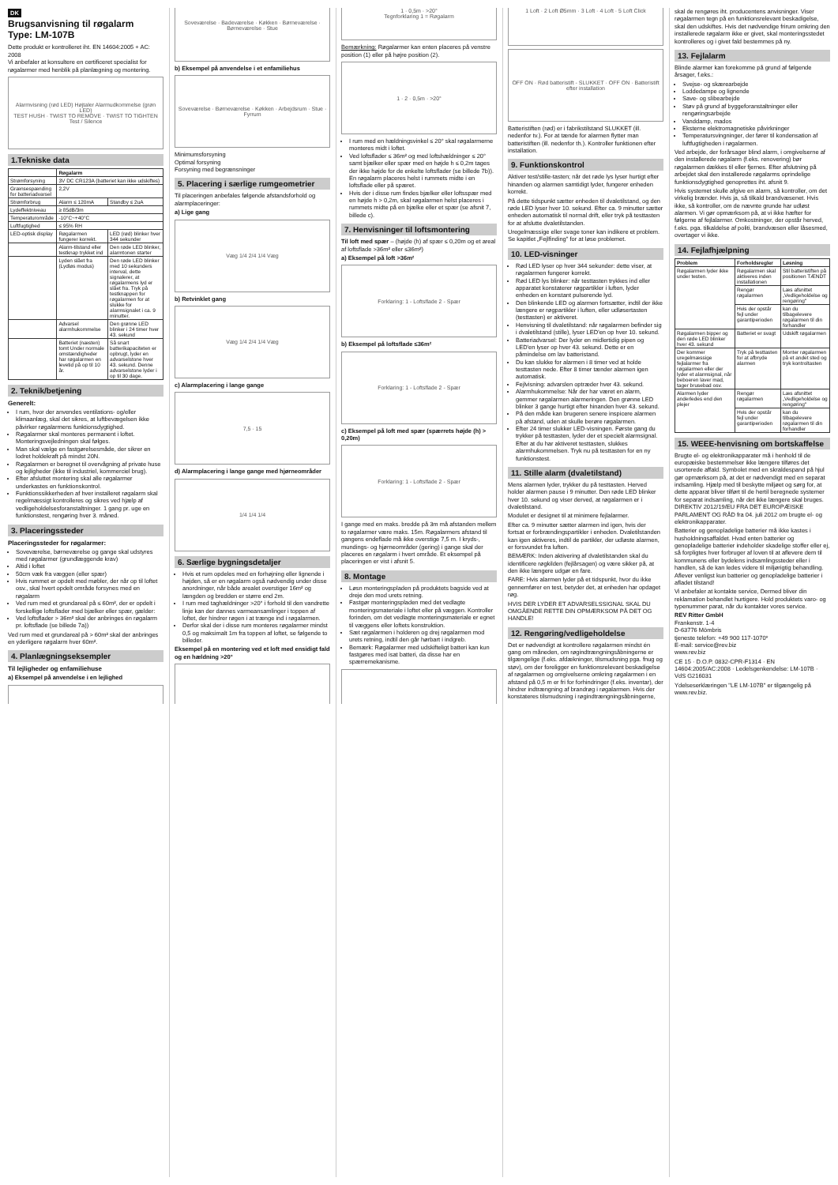DK
Brugsanvisning til røgalarm
Type: LM-107B
Dette produkt er kontrolleret iht. EN 14604:2005 + AC: 2008
Vi anbefaler at konsultere en certificeret specialist for røgalarmer med henblik på planlægning og montering.
Alarmvisning (rød LED) Højtaler Alarmudkommelse (grøn LED)
TEST HUSH · TWIST TO REMOVE · TWIST TO TIGHTEN
Test / Silence
1.Tekniske data
| | Røgalarm | |
| --- | --- | --- |
| Strømforsyning | 3V DC CR123A (batteriet kan ikke udskiftes) | |
| Grænsespænding for batteriadvarsel | 2,2V | |
| Strømforbrug | Alarm ≤ 120mA | Standby ≤ 2uA |
| Lydeffektniveau | ≥ 85dB/3m | |
| Temperaturområde | -10°C~+40°C | |
| Luftfugtighed | ≤ 95% RH | |
| LED-optisk display | Røgalarmen fungerer korrekt. | LED (rød) blinker hver 344 sekunder |
| | Alarm-tilstand eller testknap trykket ind | Den røde LED blinker, alarmtonen starter |
| | Lyden slået fra (Lydløs modus) | Den røde LED blinker med 10 sekunders interval, dette signalerer, at røgalarmens lyd er slået fra. Tryk på testknappen for røgalarmen for at slukke for alarmsignalet i ca. 9 minutter. |
| | Advarsel alarmhukommelse | Den grønne LED blinker i 24 timer hver 43. sekund |
| | Batteriet (næsten) tomt Under normale omstændigheder har røgalarmen en levetid på op til 10 år. | Så snart batterikapaciteten er opbrugt, lyder en advarselstone hver 43. sekund. Denne advarselstone lyder i op til 30 dage. |
2. Teknik/betjening
Generelt:
I rum, hvor der anvendes ventilations- og/eller klimaanlæg, skal det sikres, at luftbevægelsen ikke påvirker røgalarmens funktionsdygtighed.
Røgalarmer skal monteres permanent i loftet. Monteringsvejledningen skal følges.
Man skal vælge en fastgørelsesmåde, der sikrer en lodret holdekraft på mindst 20N.
Røgalarmen er beregnet til overvågning af private huse og lejligheder (ikke til industriel, kommerciel brug).
Efter afsluttet montering skal alle røgalarmer underkastes en funktionskontrol.
Funktionssikkerheden af hver installeret røgalarm skal regelmæssigt kontrolleres og sikres ved hjælp af vedligeholdelsesforanstaltninger. 1 gang pr. uge en funktionstest, rengøring hver 3. måned.
3. Placeringssteder
Placeringssteder for røgalarmer:
Soveværelse, børneværelse og gange skal udstyres med røgalarmer (grundlæggende krav)
Altid i loftet
50cm væk fra væggen (eller spær)
Hvis rummet er opdelt med møbler, der når op til loftet osv., skal hvert opdelt område forsynes med en røgalarm
Ved rum med et grundareal på ≤ 60m², der er opdelt i forskellige loftsflader med bjælker eller spær, gælder:
Ved loftsflader > 36m² skal der anbringes én røgalarm pr. loftsflade (se billede 7a))
Ved rum med et grundareal på > 60m² skal der anbringes en yderligere røgalarm hver 60m².
4. Planlægningseksempler
Til lejligheder og enfamiliehuse
a) Eksempel på anvendelse i en lejlighed
Soveværelse · Badeværelse · Køkken · Børneværelse · Børneværelse · Stue
b) Eksempel på anvendelse i et enfamiliehus
Soveværelse · Børneværelse · Køkken · Arbejdsrum · Stue · Fyrrum
Minimumsforsyning
Optimal forsyning
Forsyning med begrænsninger
5. Placering i særlige rumgeometrier
Til placeringen anbefales følgende afstandsforhold og alarmplaceringer:
a) Lige gang
Væg 1/4 2/4 1/4 Væg
b) Retvinklet gang
Væg 1/4 2/4 1/4 Væg
c) Alarmplacering i lange gange
7,5 · 15
d) Alarmplacering i lange gange med hjørneområder
1/4 1/4 1/4
6. Særlige bygningsdetaljer
Hvis et rum opdeles med en forhøjning eller lignende i højden, så er en røgalarm også nødvendig under disse anordninger, når både arealet overstiger 16m² og længden og bredden er større end 2m.
I rum med taghældninger >20° i forhold til den vandrette linje kan der dannes varmeansamlinger i toppen af loftet, der hindrer røgen i at trænge ind i røgalarmen.
Derfor skal der i disse rum monteres røgalarmer mindst 0,5 og maksimalt 1m fra toppen af loftet, se følgende to billeder.
Eksempel på en montering ved et loft med ensidigt fald og en hældning >20°
1 · 0,5m · >20°
Tegnforklaring 1 = Røgalarm
Bemærkning: Røgalarmer kan enten placeres på venstre position (1) eller på højre position (2).
1 · 2 · 0,5m · >20°
I rum med en hældningsvinkel ≤ 20° skal røgalarmerne monteres midt i loftet.
Ved loftsflader ≤ 36m² og med loftshældninger ≤ 20° samt bjælker eller spær med en højde h ≤ 0,2m tages der ikke højde for de enkelte loftsflader (se billede 7b)). En røgalarm placeres helst i rummets midte i en loftsflade eller på spæret.
Hvis der i disse rum findes bjælker eller loftsspær med en højde h > 0,2m, skal røgalarmen helst placeres i rummets midte på en bjælke eller et spær (se afsnit 7, billede c).
7. Henvisninger til loftsmontering
Til loft med spær – (højde (h) af spær ≤ 0,20m og et areal af loftsflade >36m² eller ≤36m²)
a) Eksempel på loft >36m²
Forklaring: 1 - Loftsflade 2 - Spær
b) Eksempel på loftsflade ≤36m²
Forklaring: 1 - Loftsflade 2 - Spær
c) Eksempel på loft med spær (spærrets højde (h) > 0,20m)
Forklaring: 1 - Loftsflade 2 - Spær
I gange med en maks. bredde på 3m må afstanden mellem to røgalarmer være maks. 15m. Røgalarmers afstand til gangens endeflade må ikke overstige 7,5 m. I kryds-, mundings- og hjørneområder (gering) i gange skal der placeres en røgalarm i hvert område. Et eksempel på placeringen er vist i afsnit 5.
8. Montage
Løsn monteringspladen på produktets bagside ved at dreje den mod urets retning.
Fastgør monteringspladen med det vedlagte monteringsmateriale i loftet eller på væggen. Kontroller forinden, om det vedlagte monteringsmateriale er egnet til væggens eller loftets konstruktion.
Sæt røgalarmen i holderen og drej røgalarmen mod urets retning, indtil den går hørbart i indgreb.
Bemærk: Røgalarmer med udskifteligt batteri kan kun fastgøres med isat batteri, da disse har en spærremekanisme.
1 Loft · 2 Loft Ø5mm · 3 Loft · 4 Loft · 5 Loft Click
OFF ON · Rød batteristift - SLUKKET · OFF ON · Batteristift efter installation
Batteristiften (rød) er i fabrikstilstand SLUKKET (ill. nedenfor tv.). For at tænde for alarmen flytter man batteristiften (ill. nedenfor th.). Kontroller funktionen efter installation.
9. Funktionskontrol
Aktiver test/stille-tasten; når det røde lys lyser hurtigt efter hinanden og alarmen samtidigt lyder, fungerer enheden korrekt.
På dette tidspunkt sætter enheden til dvaletilstand, og den røde LED lyser hver 10. sekund. Efter ca. 9 minutter sætter enheden automatisk til normal drift, eller tryk på testtasten for at afslutte dvaletilstanden.
Uregelmæssige eller svage toner kan indikere et problem. Se kapitlet „Fejlfinding" for at løse problemet.
10. LED-visninger
Rød LED lyser op hver 344 sekunder: dette viser, at røgalarmen fungerer korrekt.
Rød LED lys blinker: når testtasten trykkes ind eller apparatet konstaterer røgpartikler i luften, lyder enheden en konstant pulserende lyd.
Den blinkende LED og alarmen fortsætter, indtil der ikke længere er røgpartikler i luften, eller udløsertasten (testtasten) er aktiveret.
Henvisning til dvaletilstand: når røgalarmen befinder sig i dvaletilstand (stille), lyser LED'en op hver 10. sekund.
Batteriadvarsel: Der lyder en midlertidig pipen og LED'en lyser op hver 43. sekund. Dette er en påmindelse om lav batteristand.
Du kan slukke for alarmen i 8 timer ved at holde testtasten nede. Efter 8 timer tænder alarmen igen automatisk.
Fejlvisning: advarslen optræder hver 43. sekund.
Alarmhukommelse: Når der har været en alarm, gemmer røgalarmen alarmeringen. Den grønne LED blinker 3 gange hurtigt efter hinanden hver 43. sekund.
På den måde kan brugeren senere inspicere alarmen på afstand, uden at skulle berøre røgalarmen.
Efter 24 timer slukker LED-visningen. Første gang du trykker på testtasten, lyder der et specielt alarmsignal. Efter at du har aktiveret testtasten, slukkes alarmhukommelsen. Tryk nu på testtasten for en ny funktionstest.
11. Stille alarm (dvaletilstand)
Mens alarmen lyder, trykker du på testtasten. Herved holder alarmen pause i 9 minutter. Den røde LED blinker hver 10. sekund og viser derved, at røgalarmen er i dvaletilstand.
Modulet er designet til at minimere fejlalarmer.
Efter ca. 9 minutter sætter alarmen ind igen, hvis der fortsat er forbrændingspartikler i enheden. Dvaletilstanden kan igen aktiveres, indtil de partikler, der udløste alarmen, er forsvundet fra luften.
BEMÆRK: Inden aktivering af dvaletilstanden skal du identificere røgkilden (fejlårsagen) og være sikker på, at den ikke længere udgør en fare.
FARE: Hvis alarmen lyder på et tidspunkt, hvor du ikke gennemfører en test, betyder det, at enheden har opdaget røg.
HVIS DER LYDER ET ADVARSELSSIGNAL SKAL DU OMGÅENDE RETTE DIN OPMÆRKSOM PÅ DET OG HANDLE!
12. Rengøring/vedligeholdelse
Det er nødvendigt at kontrollere røgalarmen mindst én gang om måneden, om røgindtrængningsåbningerne er tilgængelige (f.eks. afdækninger, tilsmudsning pga. fnug og støv), om der foreligger en funktionsrelevant beskadigelse af røgalarmen og omgivelserne omkring røgalarmen i en afstand på 0,5 m er fri for forhindringer (f.eks. inventar), der hindrer indtrængning af brandrøg i røgalarmen. Hvis der konstateres tilsmudsning i røgindtrængningsåbningerne, skal de rengøres iht. producentens anvisninger. Viser røgalarmen tegn på en funktionsrelevant beskadigelse, skal den udskiftes. Hvis det nødvendige frirum omkring den installerede røgalarm ikke er givet, skal monteringsstedet kontrolleres og i givet fald bestemmes på ny.
13. Fejlalarm
Blinde alarmer kan forekomme på grund af følgende årsager, f.eks.:
Svejse- og skærearbejde
Loddedampe og lignende
Save- og slibearbejde
Støv på grund af byggeforanstaltninger eller rengøringsarbejde
Vanddamp, mados
Eksterne elektromagnetiske påvirkninger
Temperatursvingninger, der fører til kondensation af luftfugtigheden i røgalarmen.
Ved arbejde, der forårsager blind alarm, i omgivelserne af den installerede røgalarm (f.eks. renovering) bør røgalarmen dækkes til eller fjernes. Efter afslutning på arbejdet skal den installerede røgalarms oprindelige funktionsdygtighed genoprettes iht. afsnit 9.
Hvis systemet skulle afgive en alarm, så kontroller, om det virkelig brænder. Hvis ja, så tilkald brandvæsenet. Hvis ikke, så kontroller, om de nævnte grunde har udløst alarmen. Vi gør opmærksom på, at vi ikke hæfter for følgerne af fejlalarmer. Omkostninger, der opstår herved, f.eks. pga. tilkaldelse af politi, brandvæsen eller låsesmed, overtager vi ikke.
14. Fejlafhjælpning
| Problem | Forholdsregler | Løsning |
| --- | --- | --- |
| Røgalarmen lyder ikke under testen. | Røgalarmen skal aktiveres inden installationen | Stil batteristiften på positionen TÆNDT |
| | Rengør røgalarmen | Læs afsnittet „Vedligeholdelse og rengøring" |
| | Hvis der opstår fejl under garantiperioden | kan du tilbagelevere røgalarmen til din forhandler |
| Røgalarmen bipper og den røde LED blinker hver 43. sekund | Batteriet er svagt | Udskift røgalarmen |
| Der kommer uregelmæssige fejlalarmer fra røgalarmen eller der lyder et alarmsignal, når beboeren laver mad, tager brusebad osv. | Tryk på testtasten for at afbryde alarmen | Monter røgalarmen på et andet sted og tryk kontroltasten |
| Alarmen lyder anderledes end den plejer | Rengør røgalarmen | Læs afsnittet „Vedligeholdelse og rengøring" |
| | Hvis der opstår fejl under garantiperioden | kan du tilbagelevere røgalarmen til din forhandler |
15. WEEE-henvisning om bortskaffelse
Brugte el- og elektronikapparater må i henhold til de europæiske bestemmelser ikke længere tilføres det usorterede affald. Symbolet med en skraldespand på hjul gør opmærksom på, at det er nødvendigt med en separat indsamling. Hjælp med til beskytte miljøet og sørg for, at dette apparat bliver tilført til de hertil beregnede systemer for separat indsamling, når det ikke længere skal bruges. DIREKTIV 2012/19/EU FRA DET EUROPÆISKE PARLAMENT OG RÅD fra 04. juli 2012 om brugte el- og elektronikapparater.
Batterier og genopladelige batterier må ikke kastes i husholdningsaffaldet. Hvad enten batterier og genopladelige batterier indeholder skadelige stoffer eller ej, så forpligtes hver forbruger af loven til at aflevere dem til kommunens eller bydelens indsamlingssteder eller i handlen, så de kan ledes videre til miljørigtig behandling. Aflever venligst kun batterier og genopladelige batterier i afladet tilstand!
Vi anbefaler at kontakte service, Dermed bliver din reklamation behandlet hurtigere. Hold produktets varo- og typenummer parat, når du kontakter vores service.
REV Ritter GmbH
Frankenstr. 1-4
D-63776 Mömbris
tjeneste telefon: +49 900 117-1070*
E-mail: service@rev.biz
www.rev.biz
CE 15 · D.O.P. 0832-CPR-F1314 · EN 14604:2005/AC:2008 · Ledelsgenkendelse: LM-107B · VdS G216031
Ydelseserklæringen "LE LM-107B" er tilgængelig på www.rev.biz.